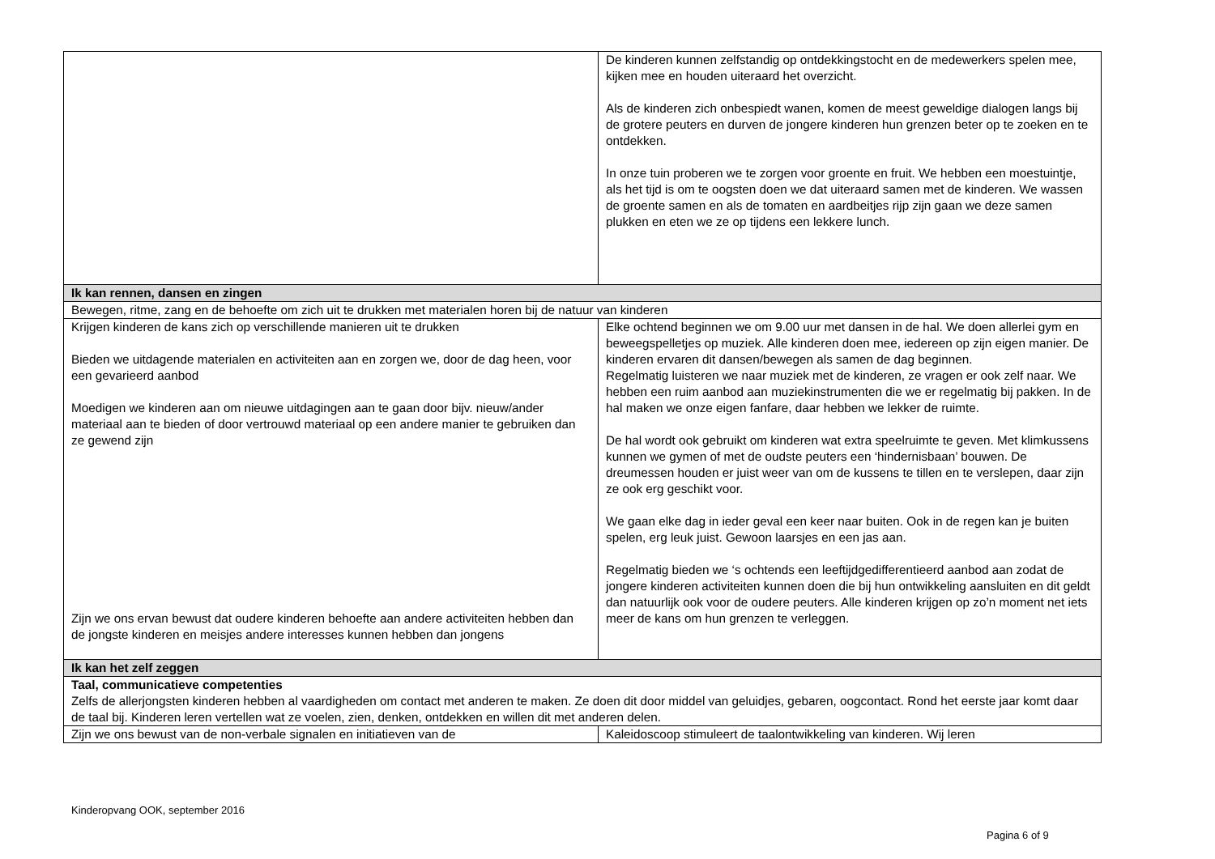| | De kinderen kunnen zelfstandig op ontdekkingstocht en de medewerkers spelen mee, kijken mee en houden uiteraard het overzicht. Als de kinderen zich onbespiedt wanen, komen de meest geweldige dialogen langs bij de grotere peuters en durven de jongere kinderen hun grenzen beter op te zoeken en te ontdekken. In onze tuin proberen we te zorgen voor groente en fruit. We hebben een moestuintje, als het tijd is om te oogsten doen we dat uiteraard samen met de kinderen. We wassen de groente samen en als de tomaten en aardbeitjes rijp zijn gaan we deze samen plukken en eten we ze op tijdens een lekkere lunch. |
| Ik kan rennen, dansen en zingen | |
| Bewegen, ritme, zang en de behoefte om zich uit te drukken met materialen horen bij de natuur van kinderen | |
| Krijgen kinderen de kans zich op verschillende manieren uit te drukken Bieden we uitdagende materialen en activiteiten aan en zorgen we, door de dag heen, voor een gevarieerd aanbod Moedigen we kinderen aan om nieuwe uitdagingen aan te gaan door bijv. nieuw/ander materiaal aan te bieden of door vertrouwd materiaal op een andere manier te gebruiken dan ze gewend zijn Zijn we ons ervan bewust dat oudere kinderen behoefte aan andere activiteiten hebben dan de jongste kinderen en meisjes andere interesses kunnen hebben dan jongens | Elke ochtend beginnen we om 9.00 uur met dansen in de hal. We doen allerlei gym en beweegspelletjes op muziek. Alle kinderen doen mee, iedereen op zijn eigen manier. De kinderen ervaren dit dansen/bewegen als samen de dag beginnen. Regelmatig luisteren we naar muziek met de kinderen, ze vragen er ook zelf naar. We hebben een ruim aanbod aan muziekinstrumenten die we er regelmatig bij pakken. In de hal maken we onze eigen fanfare, daar hebben we lekker de ruimte. De hal wordt ook gebruikt om kinderen wat extra speelruimte te geven. Met klimkussens kunnen we gymen of met de oudste peuters een ‘hindernisbaan’ bouwen. De dreumessen houden er juist weer van om de kussens te tillen en te verslepen, daar zijn ze ook erg geschikt voor. We gaan elke dag in ieder geval een keer naar buiten. Ook in de regen kan je buiten spelen, erg leuk juist. Gewoon laarsjes en een jas aan. Regelmatig bieden we ‘s ochtends een leeftijdgedifferentieerd aanbod aan zodat de jongere kinderen activiteiten kunnen doen die bij hun ontwikkeling aansluiten en dit geldt dan natuurlijk ook voor de oudere peuters. Alle kinderen krijgen op zo’n moment net iets meer de kans om hun grenzen te verleggen. |
| Ik kan het zelf zeggen | |
| Taal, communicatieve competenties Zelfs de allerjongsten kinderen hebben al vaardigheden om contact met anderen te maken. Ze doen dit door middel van geluidjes, gebaren, oogcontact. Rond het eerste jaar komt daar de taal bij. Kinderen leren vertellen wat ze voelen, zien, denken, ontdekken en willen dit met anderen delen. | |
| Zijn we ons bewust van de non-verbale signalen en initiatieven van de | Kaleidoscoop stimuleert de taalontwikkeling van kinderen. Wij leren |
Kinderopvang OOK, september 2016
Pagina 6 of 9